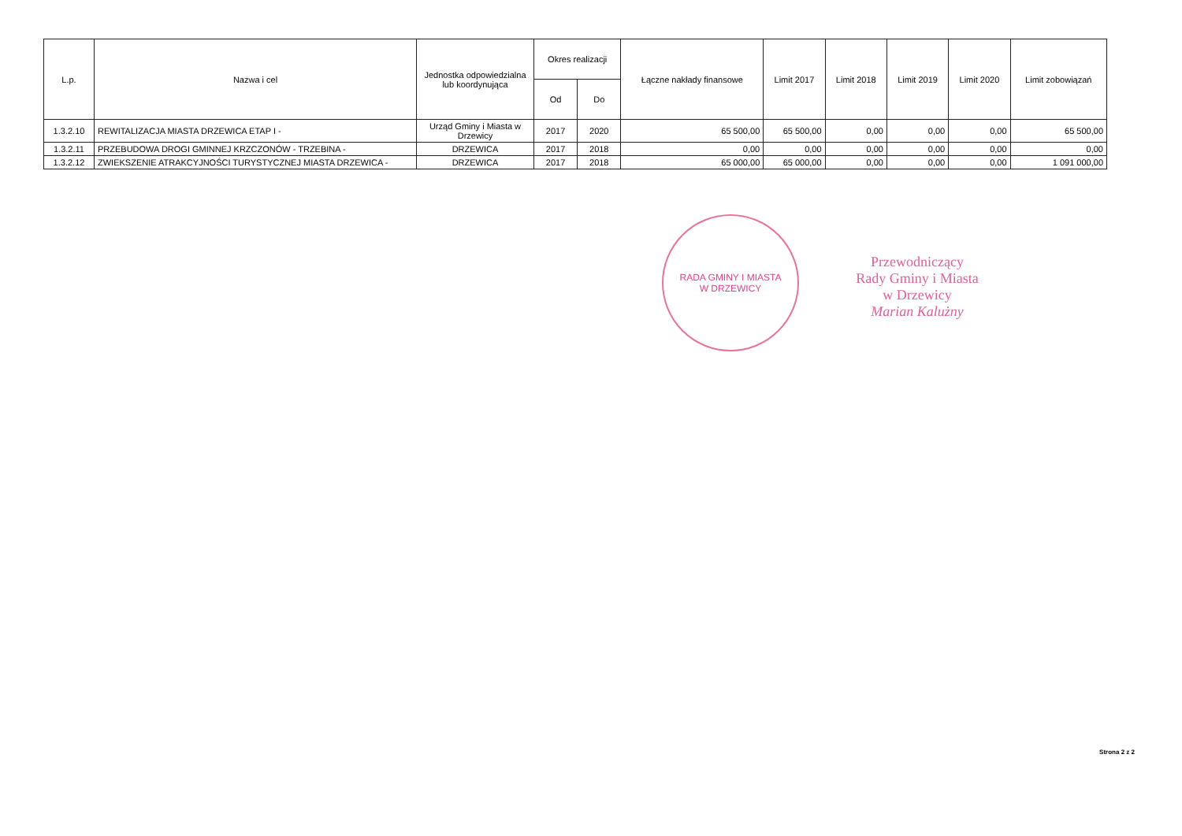| L.p. | Nazwa i cel | Jednostka odpowiedzialna lub koordynująca | Okres realizacji | | Łączne nakłady finansowe | Limit 2017 | Limit 2018 | Limit 2019 | Limit 2020 | Limit zobowiązań |
| --- | --- | --- | --- | --- | --- | --- | --- | --- | --- | --- |
| | | | Od | Do | | | | | | |
| 1.3.2.10 | REWITALIZACJA MIASTA DRZEWICA ETAP I - | Urząd Gminy i Miasta w Drzewicy | 2017 | 2020 | 65 500,00 | 65 500,00 | 0,00 | 0,00 | 0,00 | 65 500,00 |
| 1.3.2.11 | PRZEBUDOWA DROGI GMINNEJ KRZCZONÓW - TRZEBINA - | DRZEWICA | 2017 | 2018 | 0,00 | 0,00 | 0,00 | 0,00 | 0,00 | 0,00 |
| 1.3.2.12 | ZWIEKSZENIE ATRAKCYJNOŚCI TURYSTYCZNEJ MIASTA DRZEWICA - | DRZEWICA | 2017 | 2018 | 65 000,00 | 65 000,00 | 0,00 | 0,00 | 0,00 | 1 091 000,00 |
RADA GMINY I MIASTA
W DRZEWICY
Przewodniczący
Rady Gminy i Miasta
w Drzewicy
Marian Kalużny
Strona 2 z 2